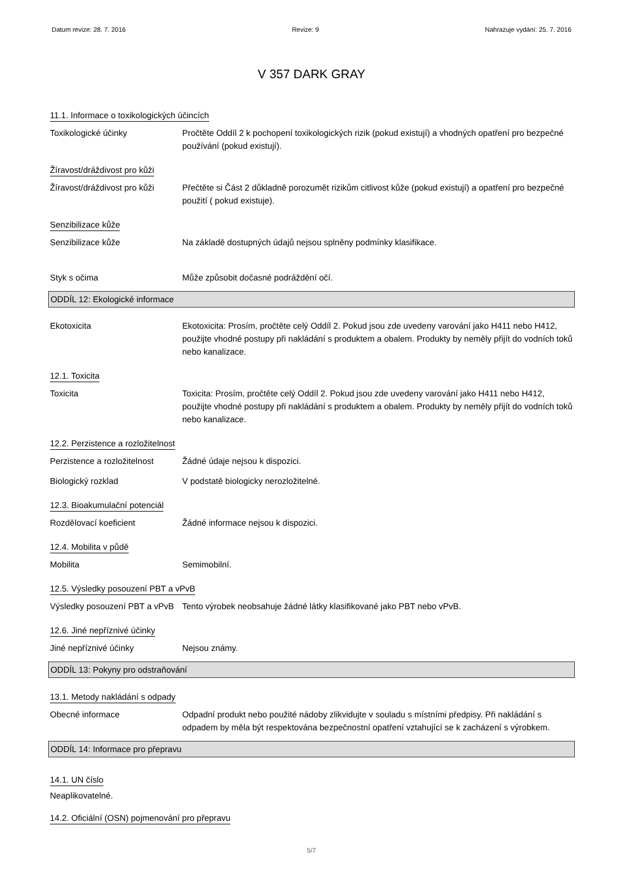Datum revize: 28. 7. 2016 Revize: 9 Nahrazuje vydání: 25. 7. 2016
V 357 DARK GRAY
11.1. Informace o toxikologických účincích
Toxikologické účinky Pročtěte Oddíl 2 k pochopení toxikologických rizik (pokud existují) a vhodných opatření pro bezpečné používání (pokud existují).
Žíravost/dráždivost pro kůži
Žíravost/dráždivost pro kůži
Přečtěte si Část 2 důkladně porozumět rizikům citlivost kůže (pokud existují) a opatření pro bezpečné použití ( pokud existuje).
Senzibilizace kůže
Senzibilizace kůže Na základě dostupných údajů nejsou splněny podmínky klasifikace.
Styk s očima Může způsobit dočasné podráždění očí.
ODDÍL 12: Ekologické informace
Ekotoxicita Ekotoxicita: Prosím, pročtěte celý Oddíl 2. Pokud jsou zde uvedeny varování jako H411 nebo H412, použijte vhodné postupy při nakládání s produktem a obalem. Produkty by neměly přijít do vodních toků nebo kanalizace.
12.1. Toxicita
Toxicita Toxicita: Prosím, pročtěte celý Oddíl 2. Pokud jsou zde uvedeny varování jako H411 nebo H412, použijte vhodné postupy při nakládání s produktem a obalem. Produkty by neměly přijít do vodních toků nebo kanalizace.
12.2. Perzistence a rozložitelnost
Perzistence a rozložitelnost
Žádné údaje nejsou k dispozici.
Biologický rozklad V podstatě biologicky nerozložitelné.
12.3. Bioakumulační potenciál
Rozdělovací koeficient Žádné informace nejsou k dispozici.
12.4. Mobilita v půdě
Mobilita Semimobilní.
12.5. Výsledky posouzení PBT a vPvB
Výsledky posouzení PBT a vPvB
Tento výrobek neobsahuje žádné látky klasifikované jako PBT nebo vPvB.
12.6. Jiné nepříznivé účinky
Jiné nepříznivé účinky Nejsou známy.
ODDÍL 13: Pokyny pro odstraňování
13.1. Metody nakládání s odpady
Obecné informace Odpadní produkt nebo použité nádoby zlikvidujte v souladu s místními předpisy. Při nakládání s odpadem by měla být respektována bezpečnostní opatření vztahující se k zacházení s výrobkem.
ODDÍL 14: Informace pro přepravu
14.1. UN číslo
Neaplikovatelné.
14.2. Oficiální (OSN) pojmenování pro přepravu
5/7